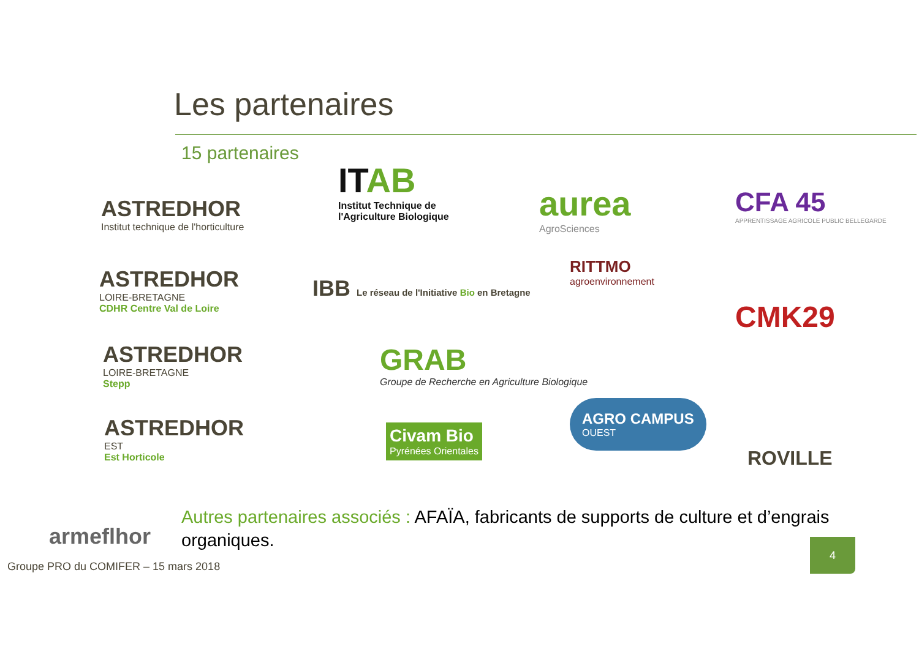Les partenaires
15 partenaires
ASTREDHOR
Institut technique de l'horticulture
ASTREDHOR
LOIRE-BRETAGNE
CDHR Centre Val de Loire
ASTREDHOR
LOIRE-BRETAGNE
Stepp
ASTREDHOR
EST
Est Horticole
armeflhor
ITAB
Institut Technique de
l'Agriculture Biologique
IBB Le réseau de l'Initiative Bio en Bretagne
GRAB
Groupe de Recherche en Agriculture Biologique
Civam Bio
Pyrénées Orientales
aurea
AgroSciences
RITTMO
agroenvironnement
AGRO CAMPUS
OUEST
CFA 45
APPRENTISSAGE AGRICOLE PUBLIC BELLEGARDE
CMK29
ROVILLE
Autres partenaires associés : AFAÏA, fabricants de supports de culture et d’engrais organiques.
Groupe PRO du COMIFER – 15 mars 2018
4